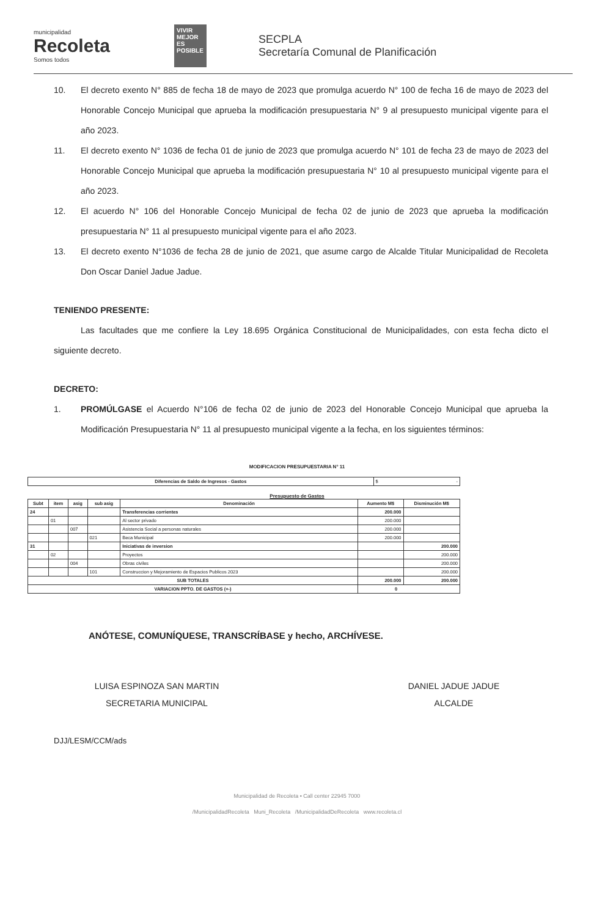municipalidad
Recoleta
Somos todos
VIVIR MEJOR ES POSIBLE
SECPLA
Secretaría Comunal de Planificación
10. El decreto exento N° 885 de fecha 18 de mayo de 2023 que promulga acuerdo N° 100 de fecha 16 de mayo de 2023 del Honorable Concejo Municipal que aprueba la modificación presupuestaria N° 9 al presupuesto municipal vigente para el año 2023.
11. El decreto exento N° 1036 de fecha 01 de junio de 2023 que promulga acuerdo N° 101 de fecha 23 de mayo de 2023 del Honorable Concejo Municipal que aprueba la modificación presupuestaria N° 10 al presupuesto municipal vigente para el año 2023.
12. El acuerdo N° 106 del Honorable Concejo Municipal de fecha 02 de junio de 2023 que aprueba la modificación presupuestaria N° 11 al presupuesto municipal vigente para el año 2023.
13. El decreto exento N°1036 de fecha 28 de junio de 2021, que asume cargo de Alcalde Titular Municipalidad de Recoleta Don Oscar Daniel Jadue Jadue.
TENIENDO PRESENTE:
Las facultades que me confiere la Ley 18.695 Orgánica Constitucional de Municipalidades, con esta fecha dicto el siguiente decreto.
DECRETO:
1. PROMÚLGASE el Acuerdo N°106 de fecha 02 de junio de 2023 del Honorable Concejo Municipal que aprueba la Modificación Presupuestaria N° 11 al presupuesto municipal vigente a la fecha, en los siguientes términos:
MODIFICACION PRESUPUESTARIA N° 11
| Diferencias de Saldo de Ingresos - Gastos | $ - |
Presupuesto de Gastos
| Subt | item | asig | sub asig | Denominación | Aumento M$ | Disminución M$ |
| --- | --- | --- | --- | --- | --- | --- |
| 24 | | | | Transferencias corrientes | 200.000 | |
| | 01 | | | Al sector privado | 200.000 | |
| | | 007 | | Asistencia Social a personas naturales | 200.000 | |
| | | | 021 | Beca Municipal | 200.000 | |
| 31 | | | | Iniciativas de inversion | | 200.000 |
| | 02 | | | Proyectos | | 200.000 |
| | | 004 | | Obras civiles | | 200.000 |
| | | | 101 | Construccion y Mejoramiento de Espacios Publicos 2023 | | 200.000 |
| SUB TOTALES | | | | | 200.000 | 200.000 |
| VARIACION PPTO. DE GASTOS (+-) | | | | | 0 | |
ANÓTESE, COMUNÍQUESE, TRANSCRÍBASE y hecho, ARCHÍVESE.
LUISA ESPINOZA SAN MARTIN
SECRETARIA MUNICIPAL
DANIEL JADUE JADUE
ALCALDE
DJJ/LESM/CCM/ads
Municipalidad de Recoleta • Call center 22945 7000
/MunicipalidadRecoleta Muni_Recoleta /MunicipalidadDeRecoleta www.recoleta.cl